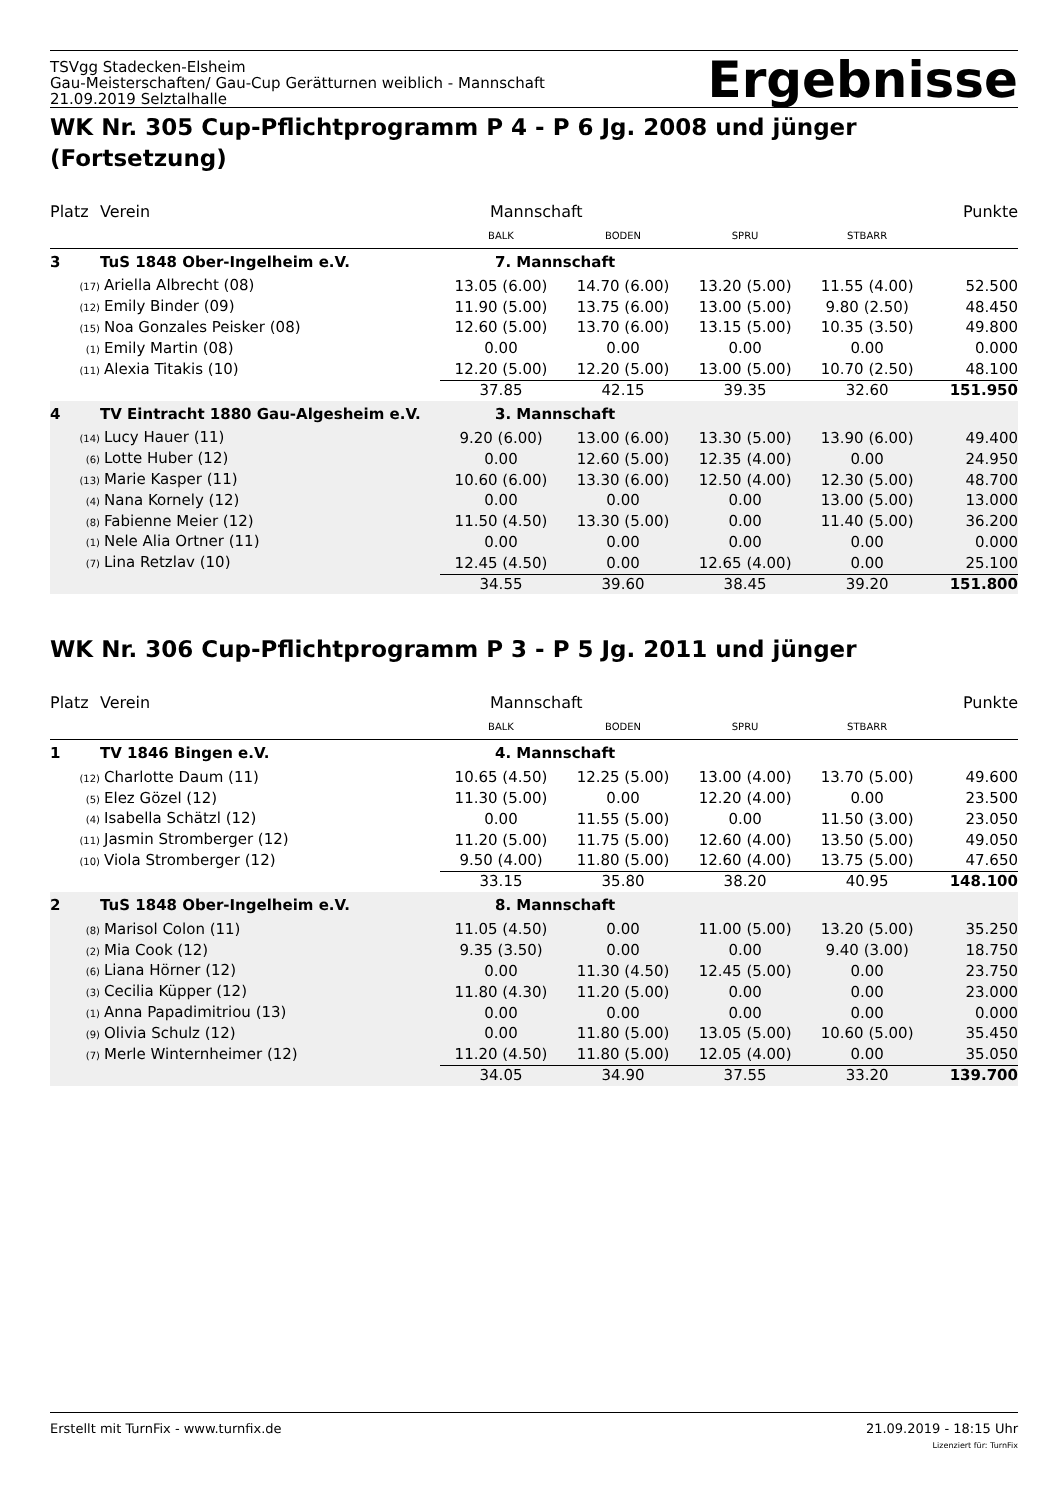TSVgg Stadecken-Elsheim
Gau-Meisterschaften/ Gau-Cup Gerätturnen weiblich - Mannschaft
21.09.2019 Selztalhalle
Ergebnisse
WK Nr. 305 Cup-Pflichtprogramm P 4 - P 6 Jg. 2008 und jünger (Fortsetzung)
| Platz | Verein | Mannschaft | | | | Punkte |
| | | BALK | BODEN | SPRU | STBARR | |
| 3 | TuS 1848 Ober-Ingelheim e.V. | 7. Mannschaft | | | | |
| (17) Ariella Albrecht (08) | | 13.05 (6.00) | 14.70 (6.00) | 13.20 (5.00) | 11.55 (4.00) | 52.500 |
| (12) Emily Binder (09) | | 11.90 (5.00) | 13.75 (6.00) | 13.00 (5.00) | 9.80 (2.50) | 48.450 |
| (15) Noa Gonzales Peisker (08) | | 12.60 (5.00) | 13.70 (6.00) | 13.15 (5.00) | 10.35 (3.50) | 49.800 |
| (1) Emily Martin (08) | | 0.00 | 0.00 | 0.00 | 0.00 | 0.000 |
| (11) Alexia Titakis (10) | | 12.20 (5.00) | 12.20 (5.00) | 13.00 (5.00) | 10.70 (2.50) | 48.100 |
| | | 37.85 | 42.15 | 39.35 | 32.60 | 151.950 |
| 4 | TV Eintracht 1880 Gau-Algesheim e.V. | 3. Mannschaft | | | | |
| (14) Lucy Hauer (11) | | 9.20 (6.00) | 13.00 (6.00) | 13.30 (5.00) | 13.90 (6.00) | 49.400 |
| (6) Lotte Huber (12) | | 0.00 | 12.60 (5.00) | 12.35 (4.00) | 0.00 | 24.950 |
| (13) Marie Kasper (11) | | 10.60 (6.00) | 13.30 (6.00) | 12.50 (4.00) | 12.30 (5.00) | 48.700 |
| (4) Nana Kornely (12) | | 0.00 | 0.00 | 0.00 | 13.00 (5.00) | 13.000 |
| (8) Fabienne Meier (12) | | 11.50 (4.50) | 13.30 (5.00) | 0.00 | 11.40 (5.00) | 36.200 |
| (1) Nele Alia Ortner (11) | | 0.00 | 0.00 | 0.00 | 0.00 | 0.000 |
| (7) Lina Retzlav (10) | | 12.45 (4.50) | 0.00 | 12.65 (4.00) | 0.00 | 25.100 |
| | | 34.55 | 39.60 | 38.45 | 39.20 | 151.800 |
WK Nr. 306 Cup-Pflichtprogramm P 3 - P 5 Jg. 2011 und jünger
| Platz | Verein | Mannschaft | | | | Punkte |
| | | BALK | BODEN | SPRU | STBARR | |
| 1 | TV 1846 Bingen e.V. | 4. Mannschaft | | | | |
| (12) Charlotte Daum (11) | | 10.65 (4.50) | 12.25 (5.00) | 13.00 (4.00) | 13.70 (5.00) | 49.600 |
| (5) Elez Gözel (12) | | 11.30 (5.00) | 0.00 | 12.20 (4.00) | 0.00 | 23.500 |
| (4) Isabella Schätzl (12) | | 0.00 | 11.55 (5.00) | 0.00 | 11.50 (3.00) | 23.050 |
| (11) Jasmin Stromberger (12) | | 11.20 (5.00) | 11.75 (5.00) | 12.60 (4.00) | 13.50 (5.00) | 49.050 |
| (10) Viola Stromberger (12) | | 9.50 (4.00) | 11.80 (5.00) | 12.60 (4.00) | 13.75 (5.00) | 47.650 |
| | | 33.15 | 35.80 | 38.20 | 40.95 | 148.100 |
| 2 | TuS 1848 Ober-Ingelheim e.V. | 8. Mannschaft | | | | |
| (8) Marisol Colon (11) | | 11.05 (4.50) | 0.00 | 11.00 (5.00) | 13.20 (5.00) | 35.250 |
| (2) Mia Cook (12) | | 9.35 (3.50) | 0.00 | 0.00 | 9.40 (3.00) | 18.750 |
| (6) Liana Hörner (12) | | 0.00 | 11.30 (4.50) | 12.45 (5.00) | 0.00 | 23.750 |
| (3) Cecilia Küpper (12) | | 11.80 (4.30) | 11.20 (5.00) | 0.00 | 0.00 | 23.000 |
| (1) Anna Papadimitriou (13) | | 0.00 | 0.00 | 0.00 | 0.00 | 0.000 |
| (9) Olivia Schulz (12) | | 0.00 | 11.80 (5.00) | 13.05 (5.00) | 10.60 (5.00) | 35.450 |
| (7) Merle Winternheimer (12) | | 11.20 (4.50) | 11.80 (5.00) | 12.05 (4.00) | 0.00 | 35.050 |
| | | 34.05 | 34.90 | 37.55 | 33.20 | 139.700 |
Erstellt mit TurnFix - www.turnfix.de
21.09.2019 - 18:15 Uhr
Lizenziert für: TurnFix